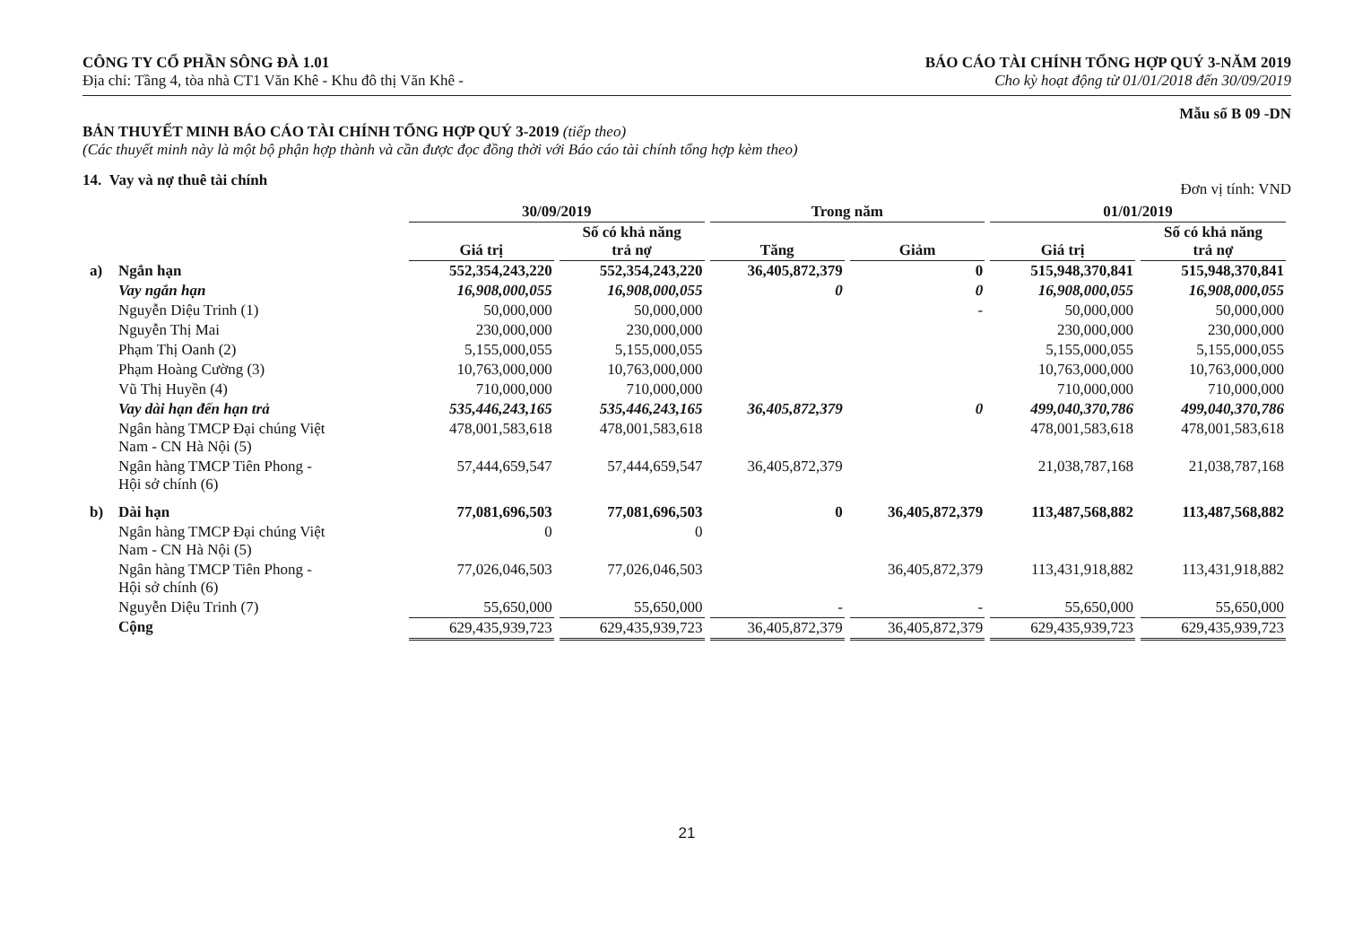CÔNG TY CỔ PHẦN SÔNG ĐÀ 1.01
Địa chỉ: Tầng 4, tòa nhà CT1 Văn Khê - Khu đô thị Văn Khê -
BÁO CÁO TÀI CHÍNH TỔNG HỢP QUÝ 3-NĂM 2019
Cho kỳ hoạt động từ 01/01/2018 đến 30/09/2019
Mẫu số B 09 -DN
BẢN THUYẾT MINH BÁO CÁO TÀI CHÍNH TỔNG HỢP QUÝ 3-2019 (tiếp theo)
(Các thuyết minh này là một bộ phận hợp thành và cần được đọc đồng thời với Báo cáo tài chính tổng hợp kèm theo)
14. Vay và nợ thuê tài chính Đơn vị tính: VND
| | | 30/09/2019 | | Trong năm | | 01/01/2019 | |
| --- | --- | --- | --- | --- | --- | --- | --- |
| | | Giá trị | Số có khả năng trả nợ | Tăng | Giảm | Giá trị | Số có khả năng trả nợ |
| a) | Ngắn hạn | 552,354,243,220 | 552,354,243,220 | 36,405,872,379 | 0 | 515,948,370,841 | 515,948,370,841 |
| | Vay ngắn hạn | 16,908,000,055 | 16,908,000,055 | 0 | 0 | 16,908,000,055 | 16,908,000,055 |
| | Nguyễn Diệu Trinh (1) | 50,000,000 | 50,000,000 | | - | 50,000,000 | 50,000,000 |
| | Nguyễn Thị Mai | 230,000,000 | 230,000,000 | | | 230,000,000 | 230,000,000 |
| | Phạm Thị Oanh (2) | 5,155,000,055 | 5,155,000,055 | | | 5,155,000,055 | 5,155,000,055 |
| | Phạm Hoàng Cường (3) | 10,763,000,000 | 10,763,000,000 | | | 10,763,000,000 | 10,763,000,000 |
| | Vũ Thị Huyền (4) | 710,000,000 | 710,000,000 | | | 710,000,000 | 710,000,000 |
| | Vay dài hạn đến hạn trả | 535,446,243,165 | 535,446,243,165 | 36,405,872,379 | 0 | 499,040,370,786 | 499,040,370,786 |
| | Ngân hàng TMCP Đại chúng Việt Nam - CN Hà Nội (5) | 478,001,583,618 | 478,001,583,618 | | | 478,001,583,618 | 478,001,583,618 |
| | Ngân hàng TMCP Tiên Phong - Hội sở chính (6) | 57,444,659,547 | 57,444,659,547 | 36,405,872,379 | | 21,038,787,168 | 21,038,787,168 |
| b) | Dài hạn | 77,081,696,503 | 77,081,696,503 | 0 | 36,405,872,379 | 113,487,568,882 | 113,487,568,882 |
| | Ngân hàng TMCP Đại chúng Việt Nam - CN Hà Nội (5) | 0 | 0 | | | | |
| | Ngân hàng TMCP Tiên Phong - Hội sở chính (6) | 77,026,046,503 | 77,026,046,503 | | 36,405,872,379 | 113,431,918,882 | 113,431,918,882 |
| | Nguyễn Diệu Trinh (7) | 55,650,000 | 55,650,000 | - | - | 55,650,000 | 55,650,000 |
| | Cộng | 629,435,939,723 | 629,435,939,723 | 36,405,872,379 | 36,405,872,379 | 629,435,939,723 | 629,435,939,723 |
21